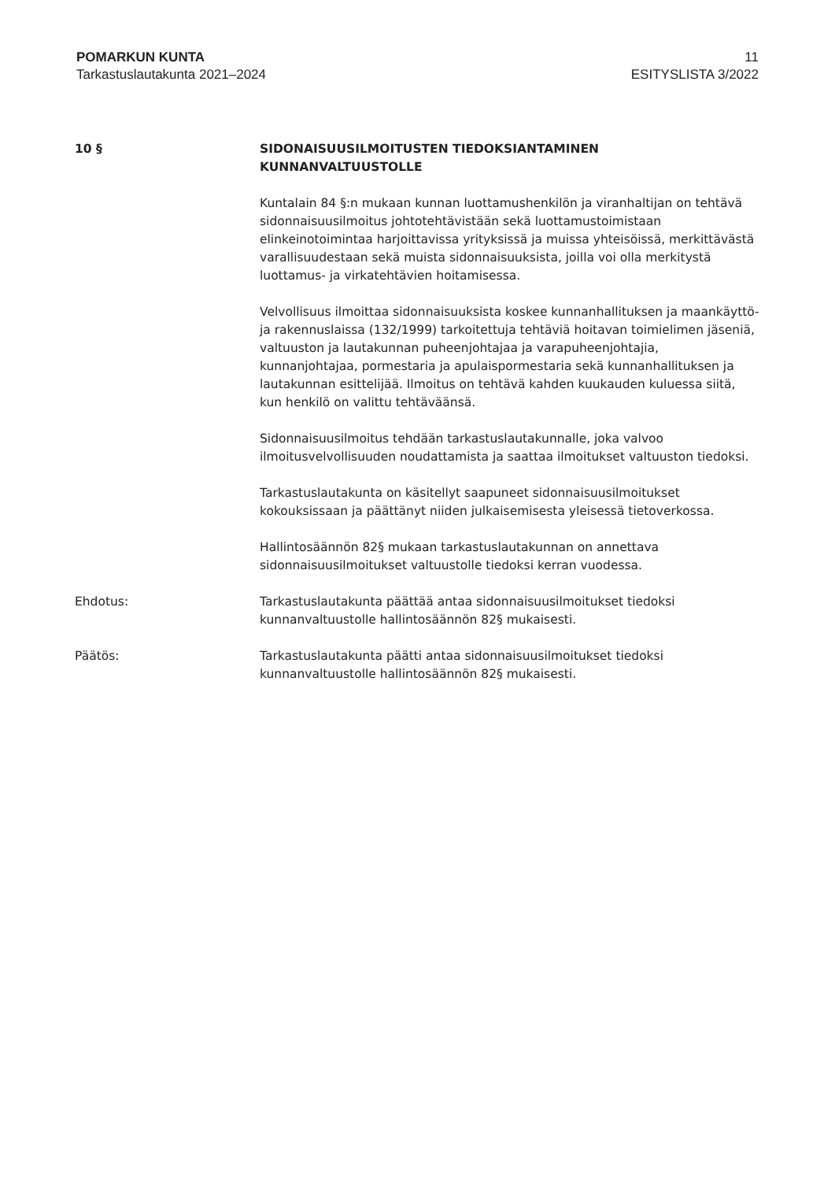POMARKUN KUNTA
Tarkastuslautakunta 2021–2024
11
ESITYSLISTA 3/2022
10 § SIDONAISUUSILMOITUSTEN TIEDOKSIANTAMINEN KUNNANVALTUUSTOLLE
Kuntalain 84 §:n mukaan kunnan luottamushenkilön ja viranhaltijan on tehtävä sidonnaisuusilmoitus johtotehtävistään sekä luottamustoimistaan elinkeinotoimintaa harjoittavissa yrityksissä ja muissa yhteisöissä, merkittävästä varallisuudestaan sekä muista sidonnaisuuksista, joilla voi olla merkitystä luottamus- ja virkatehtävien hoitamisessa.
Velvollisuus ilmoittaa sidonnaisuuksista koskee kunnanhallituksen ja maankäyttö- ja rakennuslaissa (132/1999) tarkoitettuja tehtäviä hoitavan toimielimen jäseniä, valtuuston ja lautakunnan puheenjohtajaa ja varapuheenjohtajia, kunnanjohtajaa, pormestaria ja apulaispormestaria sekä kunnanhallituksen ja lautakunnan esittelijää. Ilmoitus on tehtävä kahden kuukauden kuluessa siitä, kun henkilö on valittu tehtäväänsä.
Sidonnaisuusilmoitus tehdään tarkastuslautakunnalle, joka valvoo ilmoitusvelvollisuuden noudattamista ja saattaa ilmoitukset valtuuston tiedoksi.
Tarkastuslautakunta on käsitellyt saapuneet sidonnaisuusilmoitukset kokouksissaan ja päättänyt niiden julkaisemisesta yleisessä tietoverkossa.
Hallintosäännön 82§ mukaan tarkastuslautakunnan on annettava sidonnaisuusilmoitukset valtuustolle tiedoksi kerran vuodessa.
Ehdotus: Tarkastuslautakunta päättää antaa sidonnaisuusilmoitukset tiedoksi kunnanvaltuustolle hallintosäännön 82§ mukaisesti.
Päätös: Tarkastuslautakunta päätti antaa sidonnaisuusilmoitukset tiedoksi kunnanvaltuustolle hallintosäännön 82§ mukaisesti.